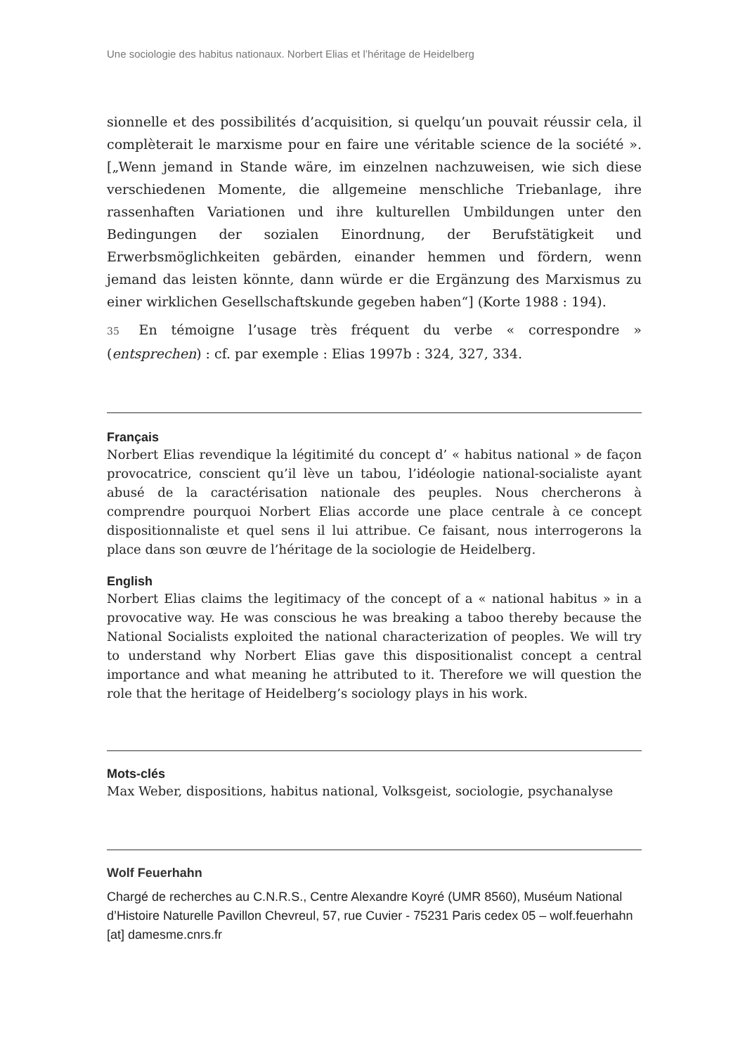Une sociologie des habitus nationaux. Norbert Elias et l’héritage de Heidelberg
sionnelle et des possibilités d’acquisition, si quelqu’un pouvait réussir cela, il complèterait le marxisme pour en faire une véritable science de la société ». [„Wenn jemand in Stande wäre, im einzelnen nachzuweisen, wie sich diese verschiedenen Momente, die allgemeine menschliche Triebanlage, ihre rassenhaften Variationen und ihre kulturellen Umbildungen unter den Bedingungen der sozialen Einordnung, der Berufstätigkeit und Erwerbsmöglichkeiten gebärden, einander hemmen und fördern, wenn jemand das leisten könnte, dann würde er die Ergänzung des Marxismus zu einer wirklichen Gesellschaftskunde gegeben haben“] (Korte 1988 : 194).
35 En témoigne l’usage très fréquent du verbe « correspondre » (entsprechen) : cf. par exemple : Elias 1997b : 324, 327, 334.
Français
Norbert Elias revendique la légitimité du concept d’ « habitus national » de façon provocatrice, conscient qu’il lève un tabou, l’idéologie national-socialiste ayant abusé de la caractérisation nationale des peuples. Nous chercherons à comprendre pourquoi Norbert Elias accorde une place centrale à ce concept dispositionnaliste et quel sens il lui attribue. Ce faisant, nous interrogerons la place dans son œuvre de l’héritage de la sociologie de Heidelberg.
English
Norbert Elias claims the legitimacy of the concept of a « national habitus » in a provocative way. He was conscious he was breaking a taboo thereby because the National Socialists exploited the national characterization of peoples. We will try to understand why Norbert Elias gave this dispositionalist concept a central importance and what meaning he attributed to it. Therefore we will question the role that the heritage of Heidelberg’s sociology plays in his work.
Mots-clés
Max Weber, dispositions, habitus national, Volksgeist, sociologie, psychanalyse
Wolf Feuerhahn
Chargé de recherches au C.N.R.S., Centre Alexandre Koyré (UMR 8560), Muséum National d’Histoire Naturelle Pavillon Chevreul, 57, rue Cuvier - 75231 Paris cedex 05 – wolf.feuerhahn [at] damesme.cnrs.fr